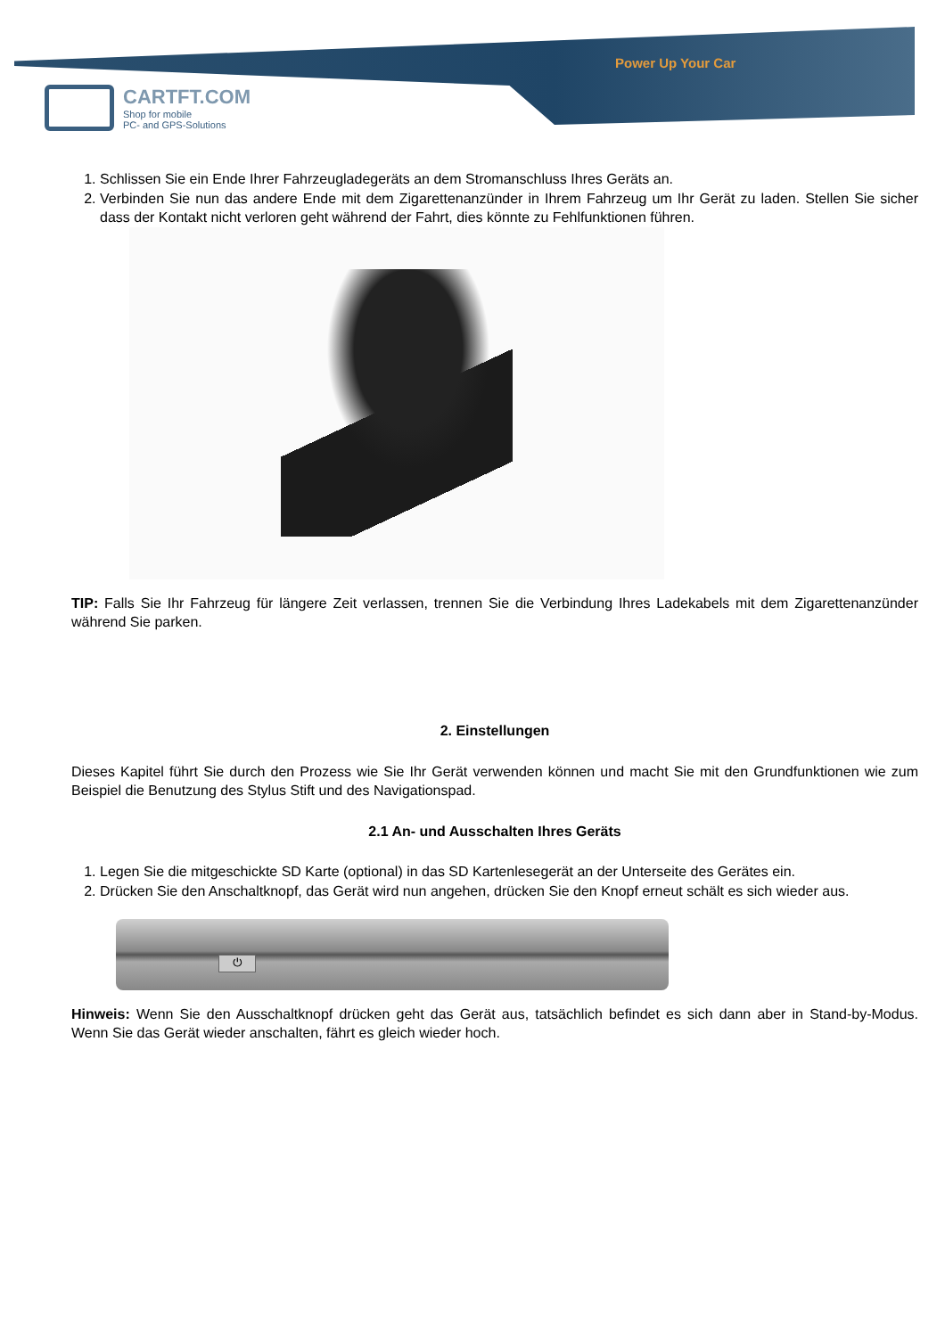Power Up Your Car
CARTFT.COM
Shop for mobile
PC- and GPS-Solutions
1. Schlissen Sie ein Ende Ihrer Fahrzeugladegeräts an dem Stromanschluss Ihres Geräts an.
2. Verbinden Sie nun das andere Ende mit dem Zigarettenanzünder in Ihrem Fahrzeug um Ihr Gerät zu laden. Stellen Sie sicher dass der Kontakt nicht verloren geht während der Fahrt, dies könnte zu Fehlfunktionen führen.
TIP: Falls Sie Ihr Fahrzeug für längere Zeit verlassen, trennen Sie die Verbindung Ihres Ladekabels mit dem Zigarettenanzünder während Sie parken.
2. Einstellungen
Dieses Kapitel führt Sie durch den Prozess wie Sie Ihr Gerät verwenden können und macht Sie mit den Grundfunktionen wie zum Beispiel die Benutzung des Stylus Stift und des Navigationspad.
2.1 An- und Ausschalten Ihres Geräts
1. Legen Sie die mitgeschickte SD Karte (optional) in das SD Kartenlesegerät an der Unterseite des Gerätes ein.
2. Drücken Sie den Anschaltknopf, das Gerät wird nun angehen, drücken Sie den Knopf erneut schält es sich wieder aus.
⏻
Hinweis: Wenn Sie den Ausschaltknopf drücken geht das Gerät aus, tatsächlich befindet es sich dann aber in Stand-by-Modus. Wenn Sie das Gerät wieder anschalten, fährt es gleich wieder hoch.